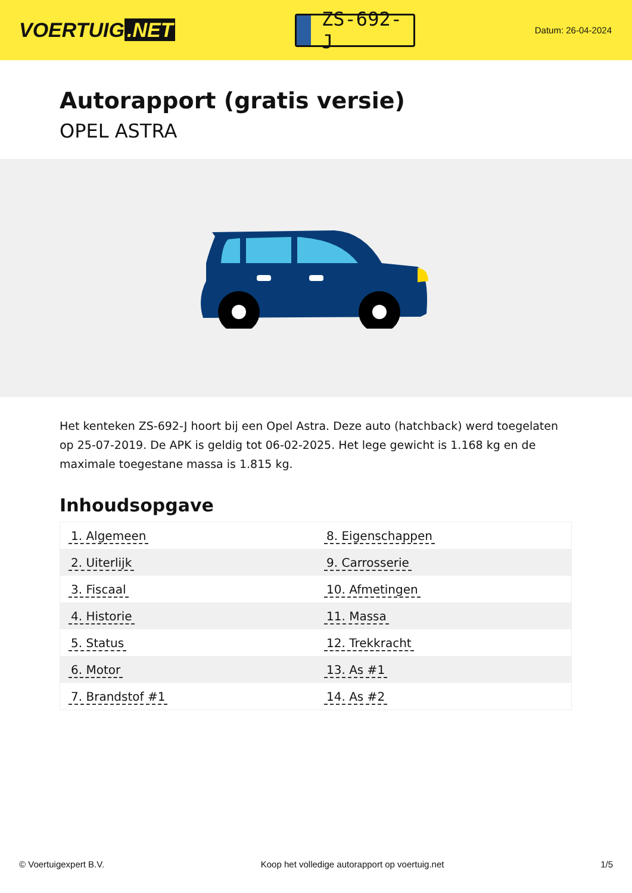VOERTUIG.NET
ZS-692-J
Datum: 26-04-2024
Autorapport (gratis versie)
OPEL ASTRA
Het kenteken ZS-692-J hoort bij een Opel Astra. Deze auto (hatchback) werd toegelaten op 25-07-2019. De APK is geldig tot 06-02-2025. Het lege gewicht is 1.168 kg en de maximale toegestane massa is 1.815 kg.
Inhoudsopgave
| 1. Algemeen | 8. Eigenschappen |
| 2. Uiterlijk | 9. Carrosserie |
| 3. Fiscaal | 10. Afmetingen |
| 4. Historie | 11. Massa |
| 5. Status | 12. Trekkracht |
| 6. Motor | 13. As #1 |
| 7. Brandstof #1 | 14. As #2 |
© Voertuigexpert B.V. Koop het volledige autorapport op voertuig.net 1/5